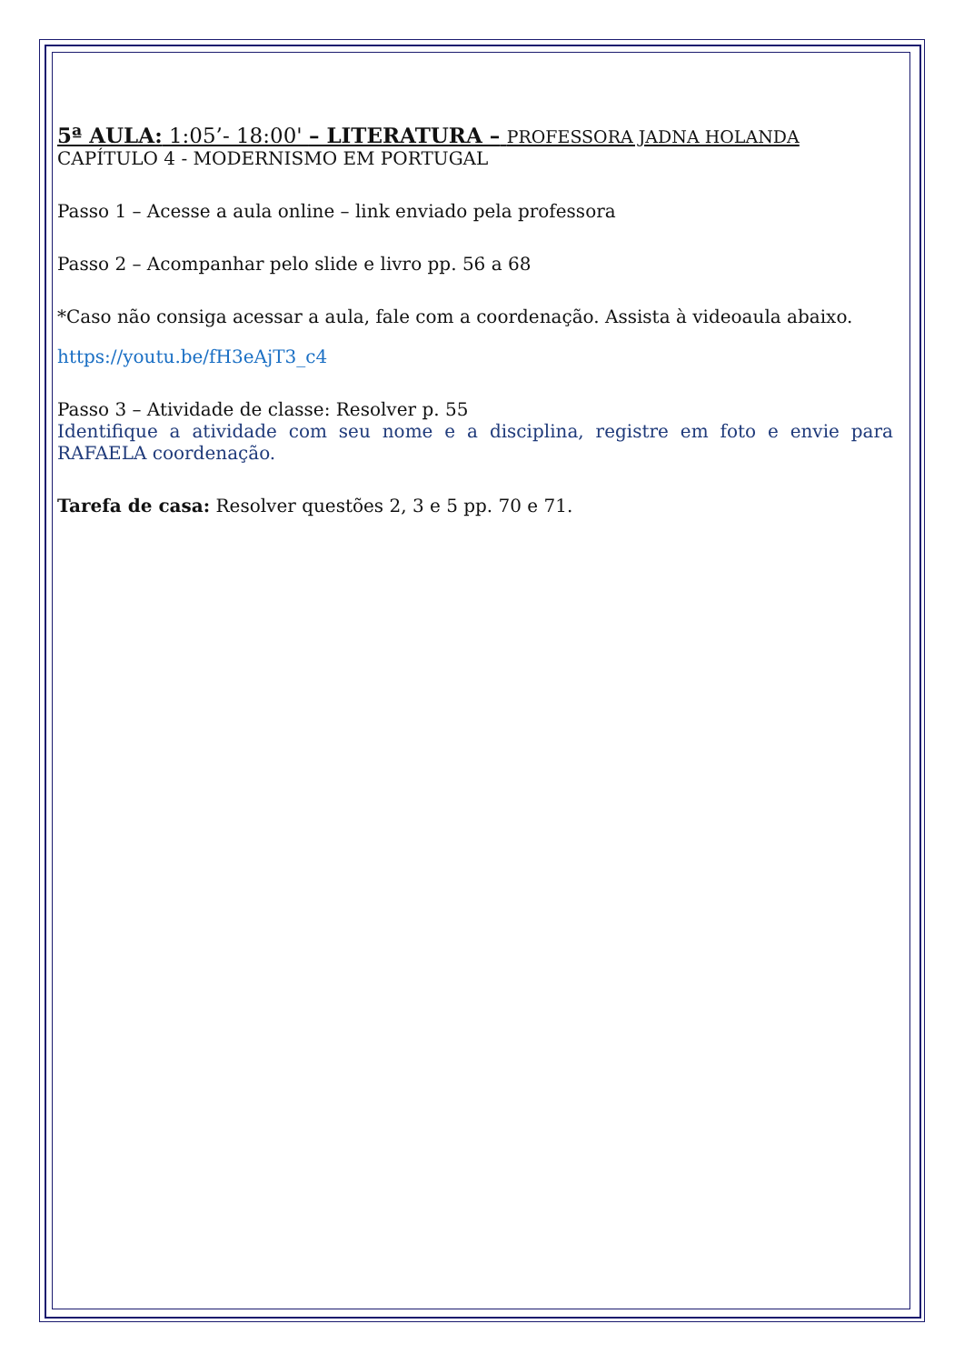5ª AULA: 1:05’- 18:00' – LITERATURA – PROFESSORA JADNA HOLANDA
CAPÍTULO 4 - MODERNISMO EM PORTUGAL
Passo 1 – Acesse a aula online – link enviado pela professora
Passo 2 – Acompanhar pelo slide e livro pp. 56 a 68
*Caso não consiga acessar a aula, fale com a coordenação. Assista à videoaula abaixo.
https://youtu.be/fH3eAjT3_c4
Passo 3 – Atividade de classe: Resolver p. 55
Identifique a atividade com seu nome e a disciplina, registre em foto e envie para RAFAELA coordenação.
Tarefa de casa: Resolver questões 2, 3 e 5 pp. 70 e 71.